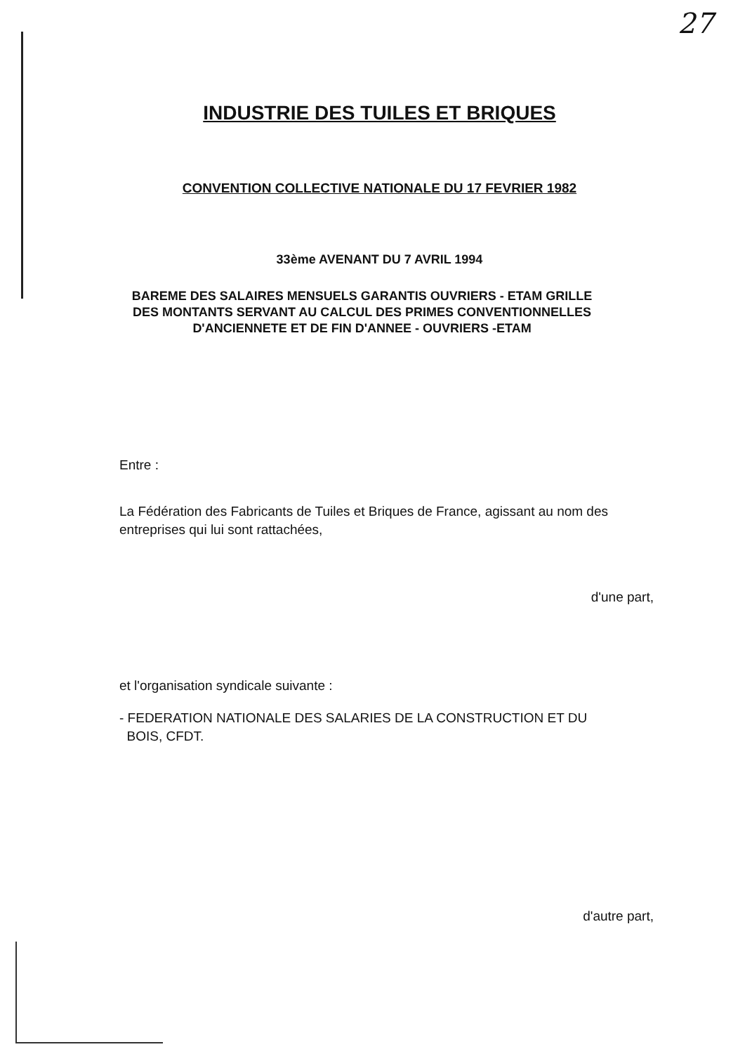27
INDUSTRIE DES TUILES ET BRIQUES
CONVENTION COLLECTIVE NATIONALE DU 17 FEVRIER 1982
33ème AVENANT DU 7 AVRIL 1994
BAREME DES SALAIRES MENSUELS GARANTIS OUVRIERS - ETAM GRILLE DES MONTANTS SERVANT AU CALCUL DES PRIMES CONVENTIONNELLES D'ANCIENNETE ET DE FIN D'ANNEE - OUVRIERS -ETAM
Entre :
La Fédération des Fabricants de Tuiles et Briques de France, agissant au nom des entreprises qui lui sont rattachées,
d'une part,
et l'organisation syndicale suivante :
- FEDERATION NATIONALE DES SALARIES DE LA CONSTRUCTION ET DU
BOIS, CFDT.
d'autre part,